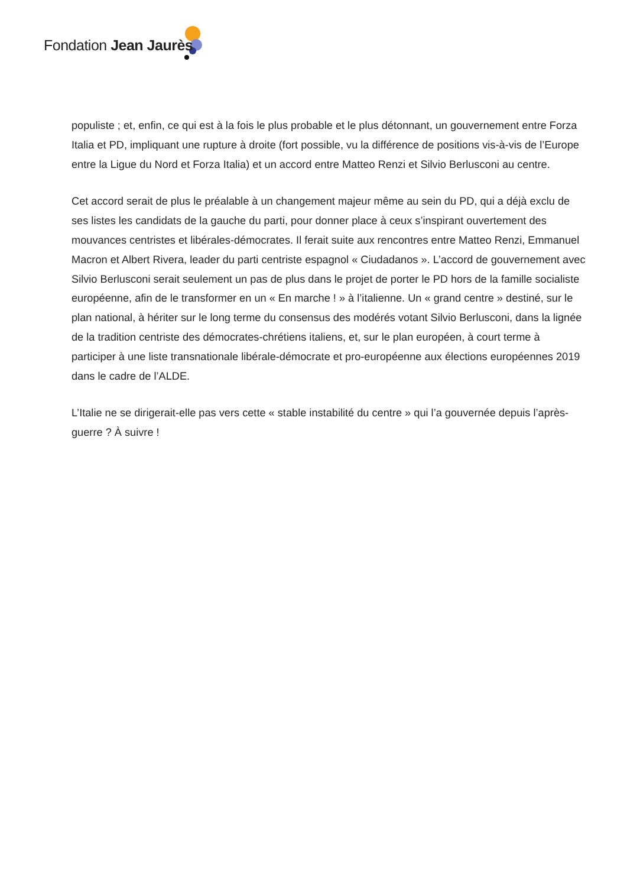Fondation Jean Jaurès
populiste ; et, enfin, ce qui est à la fois le plus probable et le plus détonnant, un gouvernement entre Forza Italia et PD, impliquant une rupture à droite (fort possible, vu la différence de positions vis-à-vis de l’Europe entre la Ligue du Nord et Forza Italia) et un accord entre Matteo Renzi et Silvio Berlusconi au centre.
Cet accord serait de plus le préalable à un changement majeur même au sein du PD, qui a déjà exclu de ses listes les candidats de la gauche du parti, pour donner place à ceux s’inspirant ouvertement des mouvances centristes et libérales-démocrates. Il ferait suite aux rencontres entre Matteo Renzi, Emmanuel Macron et Albert Rivera, leader du parti centriste espagnol « Ciudadanos ». L’accord de gouvernement avec Silvio Berlusconi serait seulement un pas de plus dans le projet de porter le PD hors de la famille socialiste européenne, afin de le transformer en un « En marche ! » à l’italienne. Un « grand centre » destiné, sur le plan national, à hériter sur le long terme du consensus des modérés votant Silvio Berlusconi, dans la lignée de la tradition centriste des démocrates-chrétiens italiens, et, sur le plan européen, à court terme à participer à une liste transnationale libérale-démocrate et pro-européenne aux élections européennes 2019 dans le cadre de l’ALDE.
L’Italie ne se dirigerait-elle pas vers cette « stable instabilité du centre » qui l’a gouvernée depuis l’après-guerre ? À suivre !